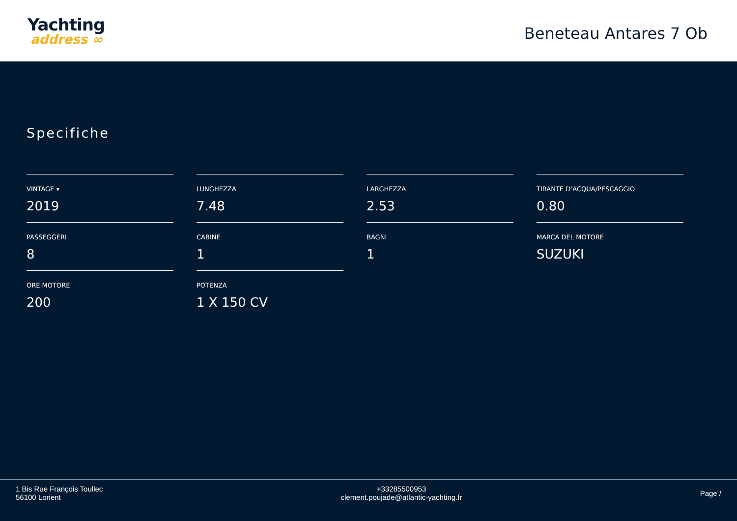Yachting
address ∞
Beneteau Antares 7 Ob
Specifiche
VINTAGE ▾
2019
LUNGHEZZA
7.48
LARGHEZZA
2.53
TIRANTE D’ACQUA/PESCAGGIO
0.80
PASSEGGERI
8
CABINE
1
BAGNI
1
MARCA DEL MOTORE
SUZUKI
ORE MOTORE
200
POTENZA
1 X 150 CV
1 Bis Rue François Toullec
56100 Lorient
+33285500953
clement.poujade@atlantic-yachting.fr
Page /